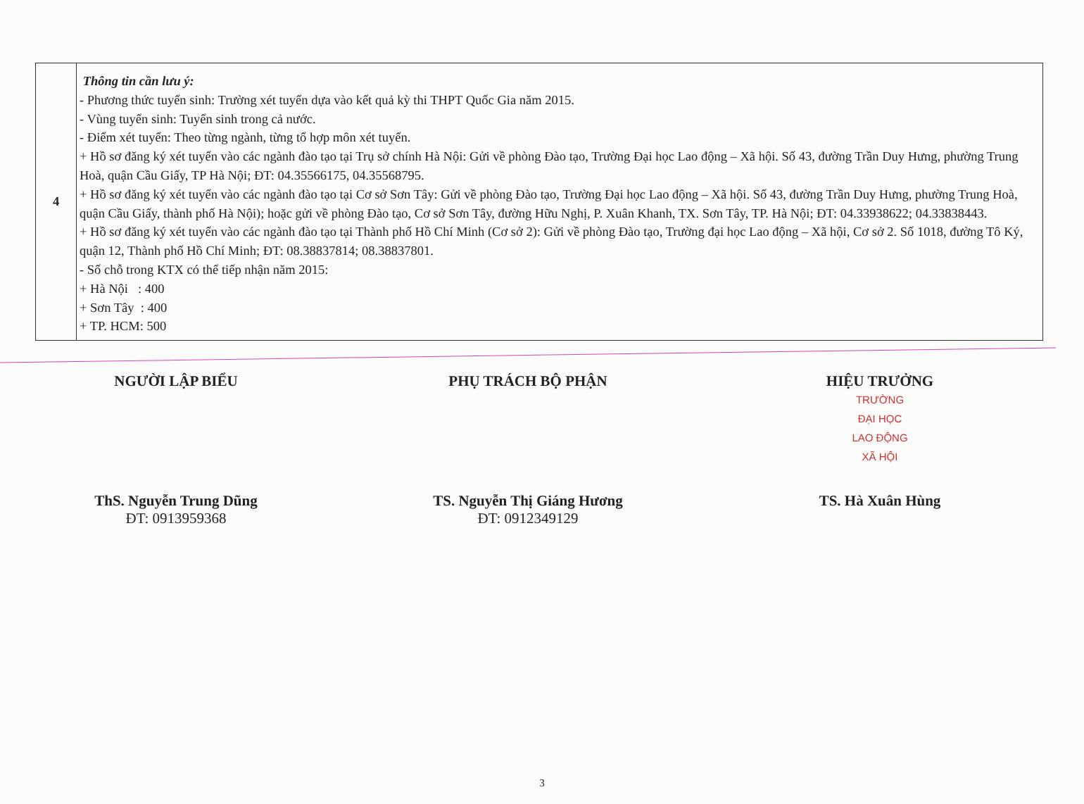| 4 | Thông tin cần lưu ý: - Phương thức tuyển sinh: Trường xét tuyển dựa vào kết quả kỳ thi THPT Quốc Gia năm 2015. - Vùng tuyển sinh: Tuyển sinh trong cả nước. - Điểm xét tuyển: Theo từng ngành, từng tổ hợp môn xét tuyển. + Hồ sơ đăng ký xét tuyển vào các ngành đào tạo tại Trụ sở chính Hà Nội: Gửi về phòng Đào tạo, Trường Đại học Lao động – Xã hội. Số 43, đường Trần Duy Hưng, phường Trung Hoà, quận Cầu Giấy, TP Hà Nội; ĐT: 04.35566175, 04.35568795. + Hồ sơ đăng ký xét tuyển vào các ngành đào tạo tại Cơ sở Sơn Tây: Gửi về phòng Đào tạo, Trường Đại học Lao động – Xã hội. Số 43, đường Trần Duy Hưng, phường Trung Hoà, quận Cầu Giấy, thành phố Hà Nội); hoặc gửi về phòng Đào tạo, Cơ sở Sơn Tây, đường Hữu Nghị, P. Xuân Khanh, TX. Sơn Tây, TP. Hà Nội; ĐT: 04.33938622; 04.33838443. + Hồ sơ đăng ký xét tuyển vào các ngành đào tạo tại Thành phố Hồ Chí Minh (Cơ sở 2): Gửi về phòng Đào tạo, Trường đại học Lao động – Xã hội, Cơ sở 2. Số 1018, đường Tô Ký, quận 12, Thành phố Hồ Chí Minh; ĐT: 08.38837814; 08.38837801. - Số chỗ trong KTX có thể tiếp nhận năm 2015: + Hà Nội : 400 + Sơn Tây : 400 + TP. HCM: 500 |
NGƯỜI LẬP BIỂU
ThS. Nguyễn Trung Dũng
ĐT: 0913959368
PHỤ TRÁCH BỘ PHẬN
TS. Nguyễn Thị Giáng Hương
ĐT: 0912349129
HIỆU TRƯỞNG
TRƯỜNG
ĐẠI HỌC
LAO ĐỘNG
XÃ HỘI
TS. Hà Xuân Hùng
3